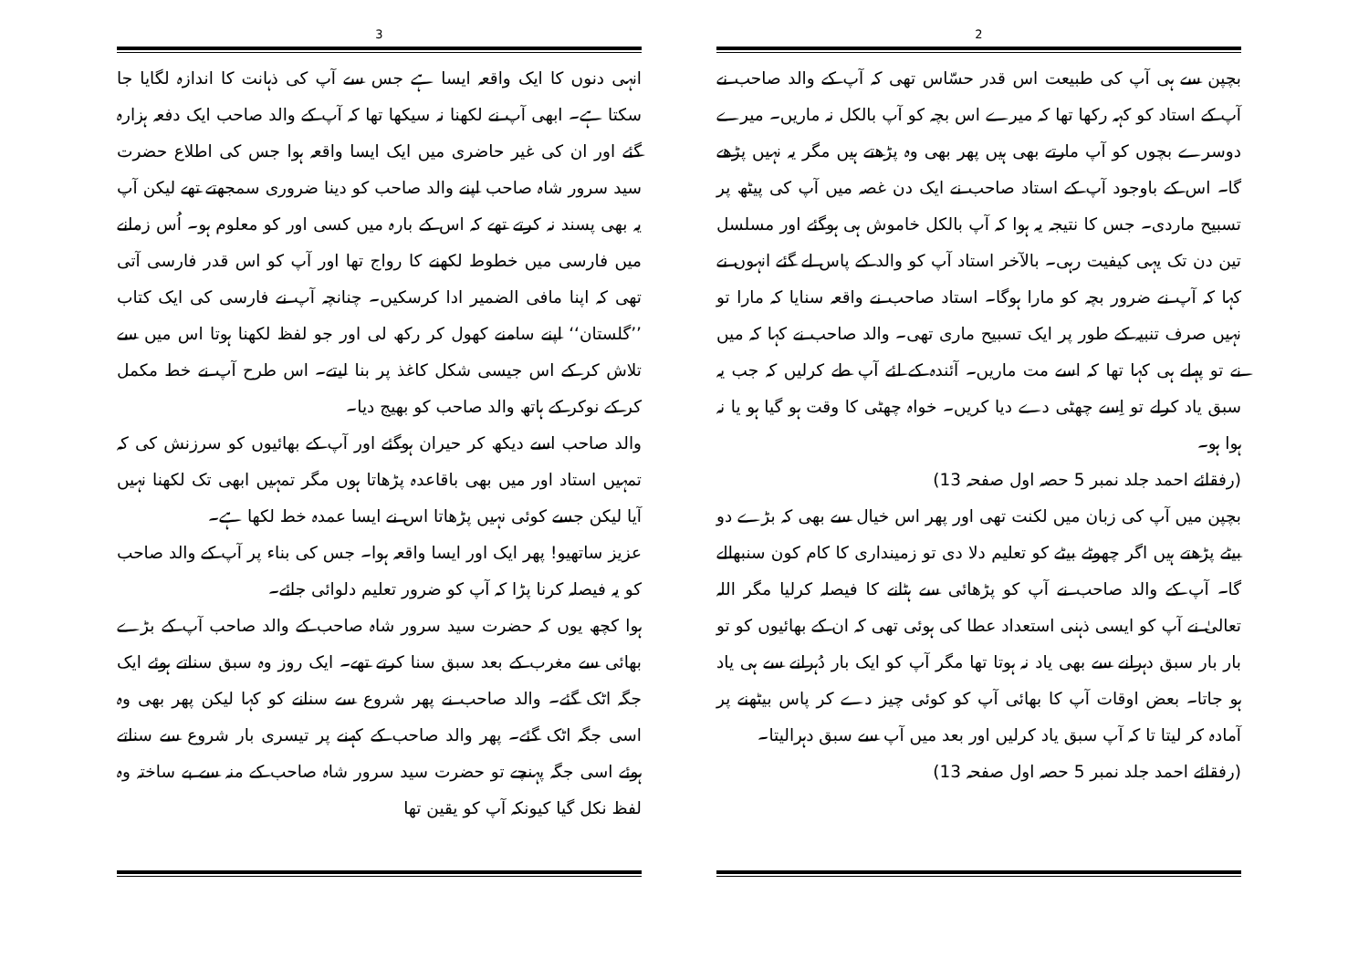2
بچپن سے ہی آپ کی طبیعت اس قدر حسّاس تھی کہ آپ کے والد صاحب نے آپ کے استاد کو کہہ رکھا تھا کہ میرے اس بچہ کو آپ بالکل نہ ماریں۔ میرے دوسرے بچوں کو آپ مارتے بھی ہیں پھر بھی وہ پڑھتے ہیں مگر یہ نہیں پڑھے گا۔ اس کے باوجود آپ کے استاد صاحب نے ایک دن غصہ میں آپ کی پیٹھ پر تسبیح ماردی۔ جس کا نتیجہ یہ ہوا کہ آپ بالکل خاموش ہی ہوگئے اور مسلسل تین دن تک یہی کیفیت رہی۔ بالآخر استاد آپ کو والد کے پاس لے گئے انہوں نے کہا کہ آپ نے ضرور بچہ کو مارا ہوگا۔ استاد صاحب نے واقعہ سنایا کہ مارا تو نہیں صرف تنبیہ کے طور پر ایک تسبیح ماری تھی۔ والد صاحب نے کہا کہ میں نے تو پہلے ہی کہا تھا کہ اسے مت ماریں۔ آئندہ کے لئے آپ طے کرلیں کہ جب یہ سبق یاد کرلے تو اِسے چھٹی دے دیا کریں۔ خواہ چھٹی کا وقت ہو گیا ہو یا نہ ہوا ہو۔
(رفقائے احمد جلد نمبر 5 حصہ اول صفحہ 13)
بچپن میں آپ کی زبان میں لکنت تھی اور پھر اس خیال سے بھی کہ بڑے دو بیٹے پڑھتے ہیں اگر چھوٹے بیٹے کو تعلیم دلا دی تو زمینداری کا کام کون سنبھالے گا۔ آپ کے والد صاحب نے آپ کو پڑھائی سے ہٹانے کا فیصلہ کرلیا مگر اللہ تعالیٰ نے آپ کو ایسی ذہنی استعداد عطا کی ہوئی تھی کہ ان کے بھائیوں کو تو بار بار سبق دہرانے سے بھی یاد نہ ہوتا تھا مگر آپ کو ایک بار دُہرانے سے ہی یاد ہو جاتا۔ بعض اوقات آپ کا بھائی آپ کو کوئی چیز دے کر پاس بیٹھنے پر آمادہ کر لیتا تا کہ آپ سبق یاد کرلیں اور بعد میں آپ سے سبق دہرالیتا۔
(رفقائے احمد جلد نمبر 5 حصہ اول صفحہ 13)
3
انہی دنوں کا ایک واقعہ ایسا ہے جس سے آپ کی ذہانت کا اندازہ لگایا جا سکتا ہے۔ ابھی آپ نے لکھنا نہ سیکھا تھا کہ آپ کے والد صاحب ایک دفعہ ہزارہ گئے اور ان کی غیر حاضری میں ایک ایسا واقعہ ہوا جس کی اطلاع حضرت سید سرور شاہ صاحب اپنے والد صاحب کو دینا ضروری سمجھتے تھے لیکن آپ یہ بھی پسند نہ کرتے تھے کہ اس کے بارہ میں کسی اور کو معلوم ہو۔ اُس زمانے میں فارسی میں خطوط لکھنے کا رواج تھا اور آپ کو اس قدر فارسی آتی تھی کہ اپنا مافی الضمیر ادا کرسکیں۔ چنانچہ آپ نے فارسی کی ایک کتاب ’’گلستان‘‘ اپنے سامنے کھول کر رکھ لی اور جو لفظ لکھنا ہوتا اس میں سے تلاش کر کے اس جیسی شکل کاغذ پر بنا لیتے۔ اس طرح آپ نے خط مکمل کر کے نوکر کے ہاتھ والد صاحب کو بھیج دیا۔
والد صاحب اسے دیکھ کر حیران ہوگئے اور آپ کے بھائیوں کو سرزنش کی کہ تمہیں استاد اور میں بھی باقاعدہ پڑھاتا ہوں مگر تمہیں ابھی تک لکھنا نہیں آیا لیکن جسے کوئی نہیں پڑھاتا اس نے ایسا عمدہ خط لکھا ہے۔
عزیز ساتھیو! پھر ایک اور ایسا واقعہ ہوا۔ جس کی بناء پر آپ کے والد صاحب کو یہ فیصلہ کرنا پڑا کہ آپ کو ضرور تعلیم دلوائی جائے۔
ہوا کچھ یوں کہ حضرت سید سرور شاہ صاحب کے والد صاحب آپ کے بڑے بھائی سے مغرب کے بعد سبق سنا کرتے تھے۔ ایک روز وہ سبق سناتے ہوئے ایک جگہ اٹک گئے۔ والد صاحب نے پھر شروع سے سنانے کو کہا لیکن پھر بھی وہ اسی جگہ اٹک گئے۔ پھر والد صاحب کے کہنے پر تیسری بار شروع سے سناتے ہوئے اسی جگہ پہنچے تو حضرت سید سرور شاہ صاحب کے منہ سے بے ساختہ وہ لفظ نکل گیا کیونکہ آپ کو یقین تھا